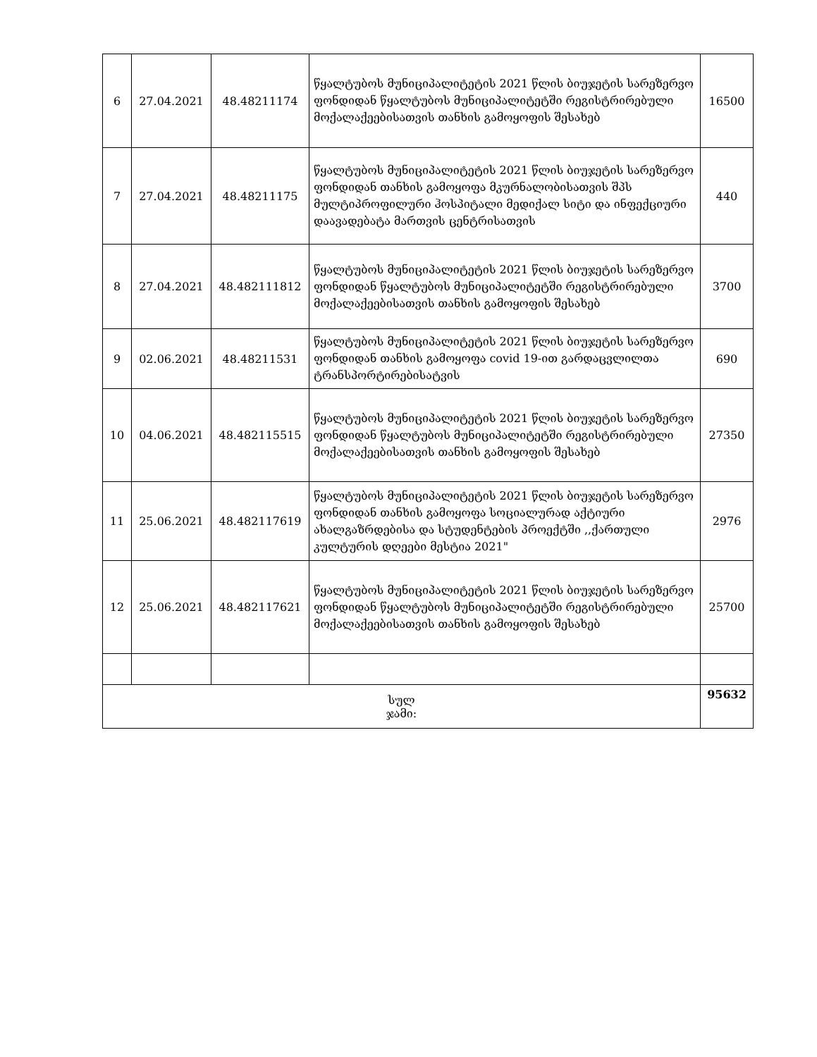| 6 | 27.04.2021 | 48.48211174 | წყალტუბოს მუნიციპალიტეტის 2021 წლის ბიუჯეტის სარეზერვო ფონდიდან წყალტუბოს მუნიციპალიტეტში რეგისტრირებული მოქალაქეებისათვის თანხის გამოყოფის შესახებ | 16500 |
| 7 | 27.04.2021 | 48.48211175 | წყალტუბოს მუნიციპალიტეტის 2021 წლის ბიუჯეტის სარეზერვო ფონდიდან თანხის გამოყოფა მკურნალობისათვის შპს მულტიპროფილური ჰოსპიტალი მედიქალ სიტი და ინფექციური დაავადებატა მართვის ცენტრისათვის | 440 |
| 8 | 27.04.2021 | 48.482111812 | წყალტუბოს მუნიციპალიტეტის 2021 წლის ბიუჯეტის სარეზერვო ფონდიდან წყალტუბოს მუნიციპალიტეტში რეგისტრირებული მოქალაქეებისათვის თანხის გამოყოფის შესახებ | 3700 |
| 9 | 02.06.2021 | 48.48211531 | წყალტუბოს მუნიციპალიტეტის 2021 წლის ბიუჯეტის სარეზერვო ფონდიდან თანხის გამოყოფა covid 19-ით გარდაცვლილთა ტრანსპორტირებისატვის | 690 |
| 10 | 04.06.2021 | 48.482115515 | წყალტუბოს მუნიციპალიტეტის 2021 წლის ბიუჯეტის სარეზერვო ფონდიდან წყალტუბოს მუნიციპალიტეტში რეგისტრირებული მოქალაქეებისათვის თანხის გამოყოფის შესახებ | 27350 |
| 11 | 25.06.2021 | 48.482117619 | წყალტუბოს მუნიციპალიტეტის 2021 წლის ბიუჯეტის სარეზერვო ფონდიდან თანხის გამოყოფა სოციალურად აქტიური ახალგაზრდებისა და სტუდენტების პროექტში ,,ქართული კულტურის დღეები მესტია 2021" | 2976 |
| 12 | 25.06.2021 | 48.482117621 | წყალტუბოს მუნიციპალიტეტის 2021 წლის ბიუჯეტის სარეზერვო ფონდიდან წყალტუბოს მუნიციპალიტეტში რეგისტრირებული მოქალაქეებისათვის თანხის გამოყოფის შესახებ | 25700 |
| სულ ჯამი: | | | | 95632 |